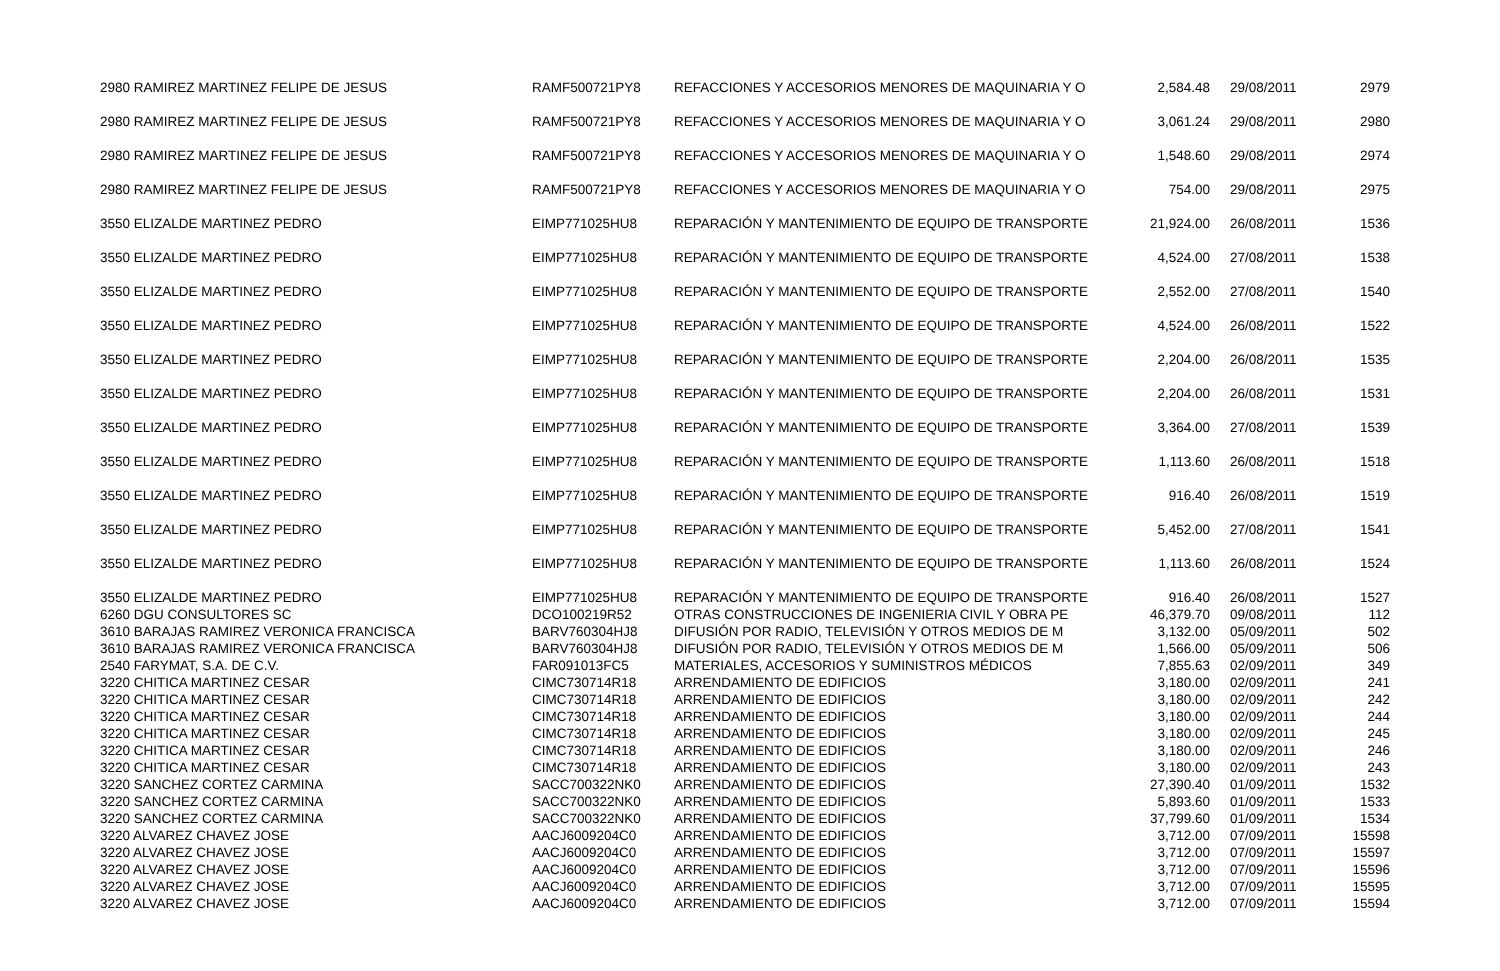| 2980 RAMIREZ MARTINEZ FELIPE DE JESUS | RAMF500721PY8 | REFACCIONES Y ACCESORIOS MENORES DE MAQUINARIA Y O | 2,584.48 | 29/08/2011 | 2979 |
| 2980 RAMIREZ MARTINEZ FELIPE DE JESUS | RAMF500721PY8 | REFACCIONES Y ACCESORIOS MENORES DE MAQUINARIA Y O | 3,061.24 | 29/08/2011 | 2980 |
| 2980 RAMIREZ MARTINEZ FELIPE DE JESUS | RAMF500721PY8 | REFACCIONES Y ACCESORIOS MENORES DE MAQUINARIA Y O | 1,548.60 | 29/08/2011 | 2974 |
| 2980 RAMIREZ MARTINEZ FELIPE DE JESUS | RAMF500721PY8 | REFACCIONES Y ACCESORIOS MENORES DE MAQUINARIA Y O | 754.00 | 29/08/2011 | 2975 |
| 3550 ELIZALDE MARTINEZ PEDRO | EIMP771025HU8 | REPARACIÓN Y MANTENIMIENTO DE EQUIPO DE TRANSPORTE | 21,924.00 | 26/08/2011 | 1536 |
| 3550 ELIZALDE MARTINEZ PEDRO | EIMP771025HU8 | REPARACIÓN Y MANTENIMIENTO DE EQUIPO DE TRANSPORTE | 4,524.00 | 27/08/2011 | 1538 |
| 3550 ELIZALDE MARTINEZ PEDRO | EIMP771025HU8 | REPARACIÓN Y MANTENIMIENTO DE EQUIPO DE TRANSPORTE | 2,552.00 | 27/08/2011 | 1540 |
| 3550 ELIZALDE MARTINEZ PEDRO | EIMP771025HU8 | REPARACIÓN Y MANTENIMIENTO DE EQUIPO DE TRANSPORTE | 4,524.00 | 26/08/2011 | 1522 |
| 3550 ELIZALDE MARTINEZ PEDRO | EIMP771025HU8 | REPARACIÓN Y MANTENIMIENTO DE EQUIPO DE TRANSPORTE | 2,204.00 | 26/08/2011 | 1535 |
| 3550 ELIZALDE MARTINEZ PEDRO | EIMP771025HU8 | REPARACIÓN Y MANTENIMIENTO DE EQUIPO DE TRANSPORTE | 2,204.00 | 26/08/2011 | 1531 |
| 3550 ELIZALDE MARTINEZ PEDRO | EIMP771025HU8 | REPARACIÓN Y MANTENIMIENTO DE EQUIPO DE TRANSPORTE | 3,364.00 | 27/08/2011 | 1539 |
| 3550 ELIZALDE MARTINEZ PEDRO | EIMP771025HU8 | REPARACIÓN Y MANTENIMIENTO DE EQUIPO DE TRANSPORTE | 1,113.60 | 26/08/2011 | 1518 |
| 3550 ELIZALDE MARTINEZ PEDRO | EIMP771025HU8 | REPARACIÓN Y MANTENIMIENTO DE EQUIPO DE TRANSPORTE | 916.40 | 26/08/2011 | 1519 |
| 3550 ELIZALDE MARTINEZ PEDRO | EIMP771025HU8 | REPARACIÓN Y MANTENIMIENTO DE EQUIPO DE TRANSPORTE | 5,452.00 | 27/08/2011 | 1541 |
| 3550 ELIZALDE MARTINEZ PEDRO | EIMP771025HU8 | REPARACIÓN Y MANTENIMIENTO DE EQUIPO DE TRANSPORTE | 1,113.60 | 26/08/2011 | 1524 |
| 3550 ELIZALDE MARTINEZ PEDRO | EIMP771025HU8 | REPARACIÓN Y MANTENIMIENTO DE EQUIPO DE TRANSPORTE | 916.40 | 26/08/2011 | 1527 |
| 6260 DGU CONSULTORES SC | DCO100219R52 | OTRAS CONSTRUCCIONES DE INGENIERIA CIVIL Y OBRA PE | 46,379.70 | 09/08/2011 | 112 |
| 3610 BARAJAS RAMIREZ VERONICA FRANCISCA | BARV760304HJ8 | DIFUSIÓN POR RADIO, TELEVISIÓN Y OTROS MEDIOS DE M | 3,132.00 | 05/09/2011 | 502 |
| 3610 BARAJAS RAMIREZ VERONICA FRANCISCA | BARV760304HJ8 | DIFUSIÓN POR RADIO, TELEVISIÓN Y OTROS MEDIOS DE M | 1,566.00 | 05/09/2011 | 506 |
| 2540 FARYMAT, S.A. DE C.V. | FAR091013FC5 | MATERIALES, ACCESORIOS Y SUMINISTROS MÉDICOS | 7,855.63 | 02/09/2011 | 349 |
| 3220 CHITICA MARTINEZ CESAR | CIMC730714R18 | ARRENDAMIENTO DE EDIFICIOS | 3,180.00 | 02/09/2011 | 241 |
| 3220 CHITICA MARTINEZ CESAR | CIMC730714R18 | ARRENDAMIENTO DE EDIFICIOS | 3,180.00 | 02/09/2011 | 242 |
| 3220 CHITICA MARTINEZ CESAR | CIMC730714R18 | ARRENDAMIENTO DE EDIFICIOS | 3,180.00 | 02/09/2011 | 244 |
| 3220 CHITICA MARTINEZ CESAR | CIMC730714R18 | ARRENDAMIENTO DE EDIFICIOS | 3,180.00 | 02/09/2011 | 245 |
| 3220 CHITICA MARTINEZ CESAR | CIMC730714R18 | ARRENDAMIENTO DE EDIFICIOS | 3,180.00 | 02/09/2011 | 246 |
| 3220 CHITICA MARTINEZ CESAR | CIMC730714R18 | ARRENDAMIENTO DE EDIFICIOS | 3,180.00 | 02/09/2011 | 243 |
| 3220 SANCHEZ CORTEZ CARMINA | SACC700322NK0 | ARRENDAMIENTO DE EDIFICIOS | 27,390.40 | 01/09/2011 | 1532 |
| 3220 SANCHEZ CORTEZ CARMINA | SACC700322NK0 | ARRENDAMIENTO DE EDIFICIOS | 5,893.60 | 01/09/2011 | 1533 |
| 3220 SANCHEZ CORTEZ CARMINA | SACC700322NK0 | ARRENDAMIENTO DE EDIFICIOS | 37,799.60 | 01/09/2011 | 1534 |
| 3220 ALVAREZ CHAVEZ JOSE | AACJ6009204C0 | ARRENDAMIENTO DE EDIFICIOS | 3,712.00 | 07/09/2011 | 15598 |
| 3220 ALVAREZ CHAVEZ JOSE | AACJ6009204C0 | ARRENDAMIENTO DE EDIFICIOS | 3,712.00 | 07/09/2011 | 15597 |
| 3220 ALVAREZ CHAVEZ JOSE | AACJ6009204C0 | ARRENDAMIENTO DE EDIFICIOS | 3,712.00 | 07/09/2011 | 15596 |
| 3220 ALVAREZ CHAVEZ JOSE | AACJ6009204C0 | ARRENDAMIENTO DE EDIFICIOS | 3,712.00 | 07/09/2011 | 15595 |
| 3220 ALVAREZ CHAVEZ JOSE | AACJ6009204C0 | ARRENDAMIENTO DE EDIFICIOS | 3,712.00 | 07/09/2011 | 15594 |